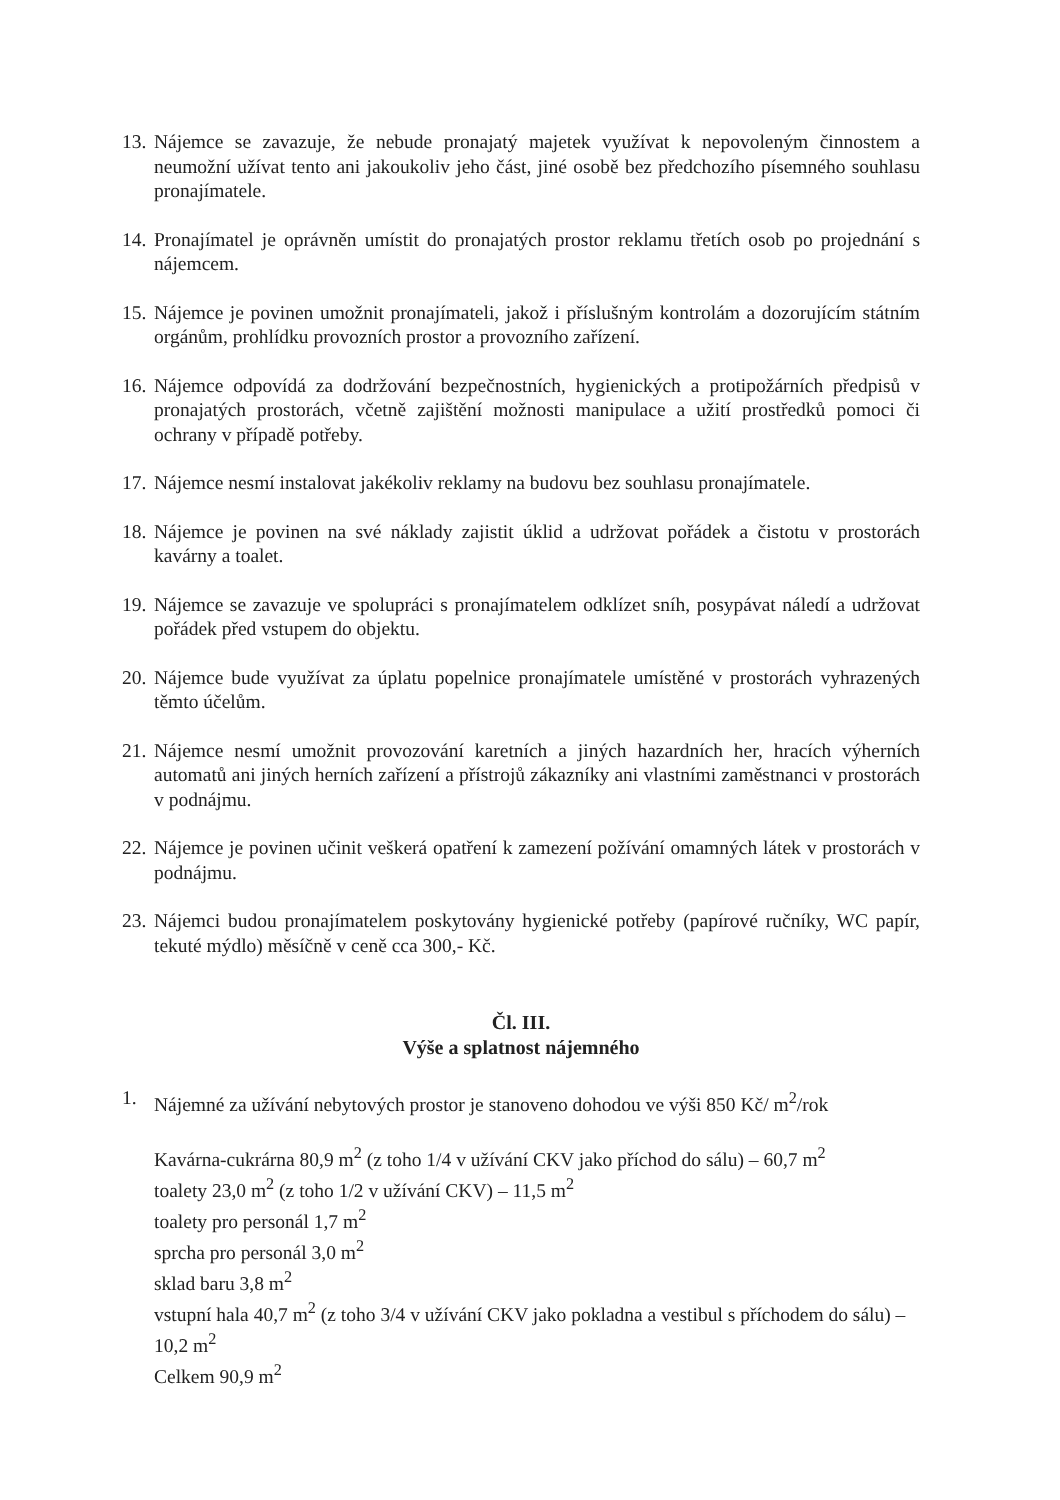13.
Nájemce se zavazuje, že nebude pronajatý majetek využívat k nepovoleným činnostem a neumožní užívat tento ani jakoukoliv jeho část, jiné osobě bez předchozího písemného souhlasu pronajímatele.
14.
Pronajímatel je oprávněn umístit do pronajatých prostor reklamu třetích osob po projednání s nájemcem.
15.
Nájemce je povinen umožnit pronajímateli, jakož i příslušným kontrolám a dozorujícím státním orgánům, prohlídku provozních prostor a provozního zařízení.
16.
Nájemce odpovídá za dodržování bezpečnostních, hygienických a protipožárních předpisů v pronajatých prostorách, včetně zajištění možnosti manipulace a užití prostředků pomoci či ochrany v případě potřeby.
17.
Nájemce nesmí instalovat jakékoliv reklamy na budovu bez souhlasu pronajímatele.
18.
Nájemce je povinen na své náklady zajistit úklid a udržovat pořádek a čistotu v prostorách kavárny a toalet.
19.
Nájemce se zavazuje ve spolupráci s pronajímatelem odklízet sníh, posypávat náledí a udržovat pořádek před vstupem do objektu.
20.
Nájemce bude využívat za úplatu popelnice pronajímatele umístěné v prostorách vyhrazených těmto účelům.
21.
Nájemce nesmí umožnit provozování karetních a jiných hazardních her, hracích výherních automatů ani jiných herních zařízení a přístrojů zákazníky ani vlastními zaměstnanci v prostorách v podnájmu.
22.
Nájemce je povinen učinit veškerá opatření k zamezení požívání omamných látek v prostorách v podnájmu.
23.
Nájemci budou pronajímatelem poskytovány hygienické potřeby (papírové ručníky, WC papír, tekuté mýdlo) měsíčně v ceně cca 300,- Kč.
Čl. III.
Výše a splatnost nájemného
1. Nájemné za užívání nebytových prostor je stanoveno dohodou ve výši 850 Kč/ m<sup>2</sup>/rok
Kavárna-cukrárna 80,9 m<sup>2</sup> (z toho 1/4 v užívání CKV jako příchod do sálu) – 60,7 m<sup>2</sup>
toalety 23,0 m<sup>2</sup> (z toho 1/2 v užívání CKV) – 11,5 m<sup>2</sup>
toalety pro personál 1,7 m<sup>2</sup>
sprcha pro personál 3,0 m<sup>2</sup>
sklad baru 3,8 m<sup>2</sup>
vstupní hala 40,7 m<sup>2</sup> (z toho 3/4 v užívání CKV jako pokladna a vestibul s příchodem do sálu) – 10,2 m<sup>2</sup>
Celkem 90,9 m<sup>2</sup>